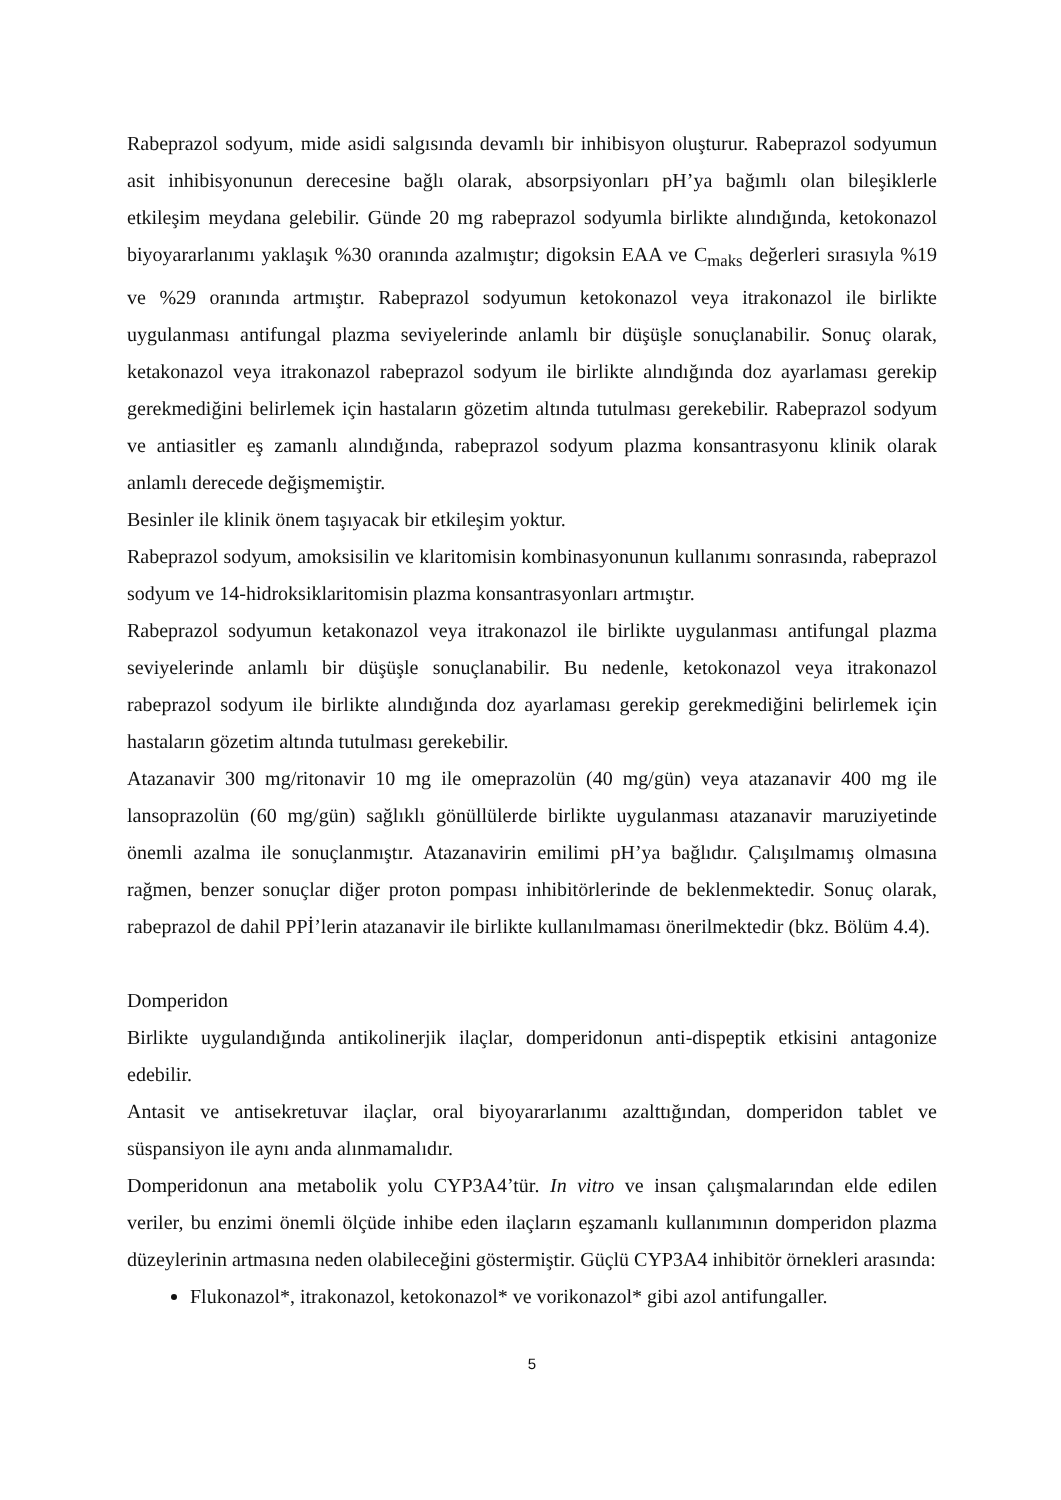Rabeprazol sodyum, mide asidi salgısında devamlı bir inhibisyon oluşturur. Rabeprazol sodyumun asit inhibisyonunun derecesine bağlı olarak, absorpsiyonları pH’ya bağımlı olan bileşiklerle etkileşim meydana gelebilir. Günde 20 mg rabeprazol sodyumla birlikte alındığında, ketokonazol biyoyararlanımı yaklaşık %30 oranında azalmıştır; digoksin EAA ve C<sub>maks</sub> değerleri sırasıyla %19 ve %29 oranında artmıştır. Rabeprazol sodyumun ketokonazol veya itrakonazol ile birlikte uygulanması antifungal plazma seviyelerinde anlamlı bir düşüşle sonuçlanabilir. Sonuç olarak, ketakonazol veya itrakonazol rabeprazol sodyum ile birlikte alındığında doz ayarlaması gerekip gerekmediğini belirlemek için hastaların gözetim altında tutulması gerekebilir. Rabeprazol sodyum ve antiasitler eş zamanlı alındığında, rabeprazol sodyum plazma konsantrasyonu klinik olarak anlamlı derecede değişmemiştir.
Besinler ile klinik önem taşıyacak bir etkileşim yoktur.
Rabeprazol sodyum, amoksisilin ve klaritomisin kombinasyonunun kullanımı sonrasında, rabeprazol sodyum ve 14-hidroksiklaritomisin plazma konsantrasyonları artmıştır.
Rabeprazol sodyumun ketakonazol veya itrakonazol ile birlikte uygulanması antifungal plazma seviyelerinde anlamlı bir düşüşle sonuçlanabilir. Bu nedenle, ketokonazol veya itrakonazol rabeprazol sodyum ile birlikte alındığında doz ayarlaması gerekip gerekmediğini belirlemek için hastaların gözetim altında tutulması gerekebilir.
Atazanavir 300 mg/ritonavir 10 mg ile omeprazolün (40 mg/gün) veya atazanavir 400 mg ile lansoprazolün (60 mg/gün) sağlıklı gönüllülerde birlikte uygulanması atazanavir maruziyetinde önemli azalma ile sonuçlanmıştır. Atazanavirin emilimi pH’ya bağlıdır. Çalışılmamış olmasına rağmen, benzer sonuçlar diğer proton pompası inhibitörlerinde de beklenmektedir. Sonuç olarak, rabeprazol de dahil PPİ’lerin atazanavir ile birlikte kullanılmaması önerilmektedir (bkz. Bölüm 4.4).
Domperidon
Birlikte uygulandığında antikolinerjik ilaçlar, domperidonun anti-dispeptik etkisini antagonize edebilir.
Antasit ve antisekretuvar ilaçlar, oral biyoyararlanımı azalttığından, domperidon tablet ve süspansiyon ile aynı anda alınmamalıdır.
Domperidonun ana metabolik yolu CYP3A4’tür. In vitro ve insan çalışmalarından elde edilen veriler, bu enzimi önemli ölçüde inhibe eden ilaçların eşzamanlı kullanımının domperidon plazma düzeylerinin artmasına neden olabileceğini göstermiştir. Güçlü CYP3A4 inhibitör örnekleri arasında:
Flukonazol*, itrakonazol, ketokonazol* ve vorikonazol* gibi azol antifungaller.
5